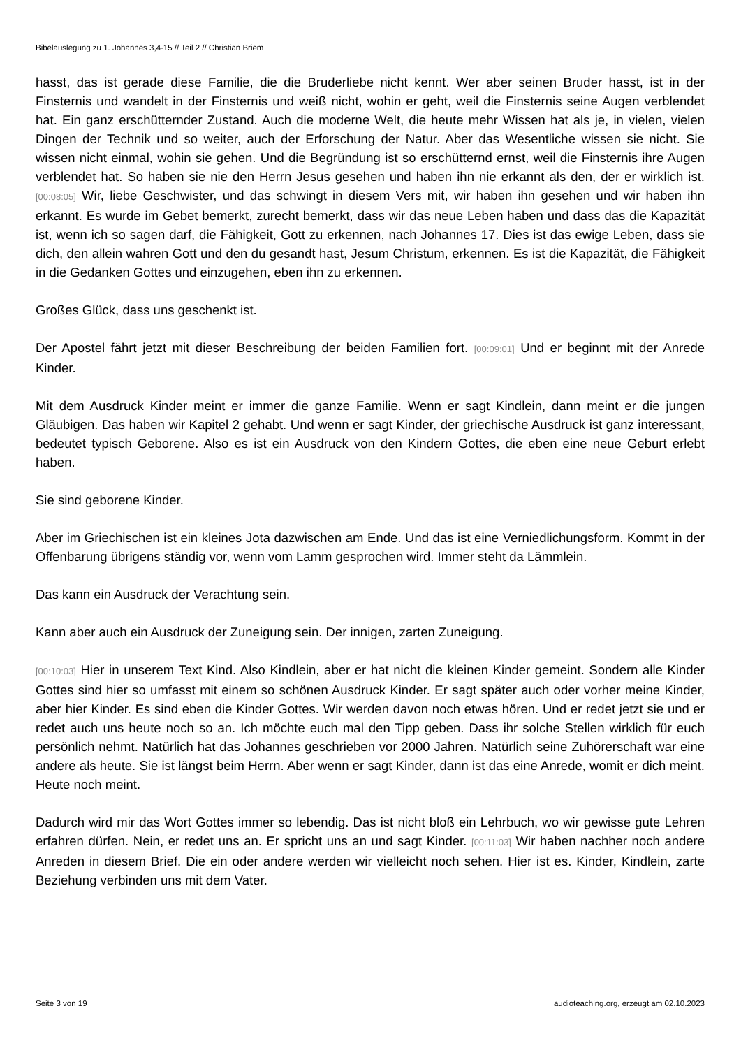Bibelauslegung zu 1. Johannes 3,4-15 // Teil 2 // Christian Briem
hasst, das ist gerade diese Familie, die die Bruderliebe nicht kennt. Wer aber seinen Bruder hasst, ist in der Finsternis und wandelt in der Finsternis und weiß nicht, wohin er geht, weil die Finsternis seine Augen verblendet hat. Ein ganz erschütternder Zustand. Auch die moderne Welt, die heute mehr Wissen hat als je, in vielen, vielen Dingen der Technik und so weiter, auch der Erforschung der Natur. Aber das Wesentliche wissen sie nicht. Sie wissen nicht einmal, wohin sie gehen. Und die Begründung ist so erschütternd ernst, weil die Finsternis ihre Augen verblendet hat. So haben sie nie den Herrn Jesus gesehen und haben ihn nie erkannt als den, der er wirklich ist. [00:08:05] Wir, liebe Geschwister, und das schwingt in diesem Vers mit, wir haben ihn gesehen und wir haben ihn erkannt. Es wurde im Gebet bemerkt, zurecht bemerkt, dass wir das neue Leben haben und dass das die Kapazität ist, wenn ich so sagen darf, die Fähigkeit, Gott zu erkennen, nach Johannes 17. Dies ist das ewige Leben, dass sie dich, den allein wahren Gott und den du gesandt hast, Jesum Christum, erkennen. Es ist die Kapazität, die Fähigkeit in die Gedanken Gottes und einzugehen, eben ihn zu erkennen.
Großes Glück, dass uns geschenkt ist.
Der Apostel fährt jetzt mit dieser Beschreibung der beiden Familien fort. [00:09:01] Und er beginnt mit der Anrede Kinder.
Mit dem Ausdruck Kinder meint er immer die ganze Familie. Wenn er sagt Kindlein, dann meint er die jungen Gläubigen. Das haben wir Kapitel 2 gehabt. Und wenn er sagt Kinder, der griechische Ausdruck ist ganz interessant, bedeutet typisch Geborene. Also es ist ein Ausdruck von den Kindern Gottes, die eben eine neue Geburt erlebt haben.
Sie sind geborene Kinder.
Aber im Griechischen ist ein kleines Jota dazwischen am Ende. Und das ist eine Verniedlichungsform. Kommt in der Offenbarung übrigens ständig vor, wenn vom Lamm gesprochen wird. Immer steht da Lämmlein.
Das kann ein Ausdruck der Verachtung sein.
Kann aber auch ein Ausdruck der Zuneigung sein. Der innigen, zarten Zuneigung.
[00:10:03] Hier in unserem Text Kind. Also Kindlein, aber er hat nicht die kleinen Kinder gemeint. Sondern alle Kinder Gottes sind hier so umfasst mit einem so schönen Ausdruck Kinder. Er sagt später auch oder vorher meine Kinder, aber hier Kinder. Es sind eben die Kinder Gottes. Wir werden davon noch etwas hören. Und er redet jetzt sie und er redet auch uns heute noch so an. Ich möchte euch mal den Tipp geben. Dass ihr solche Stellen wirklich für euch persönlich nehmt. Natürlich hat das Johannes geschrieben vor 2000 Jahren. Natürlich seine Zuhörerschaft war eine andere als heute. Sie ist längst beim Herrn. Aber wenn er sagt Kinder, dann ist das eine Anrede, womit er dich meint. Heute noch meint.
Dadurch wird mir das Wort Gottes immer so lebendig. Das ist nicht bloß ein Lehrbuch, wo wir gewisse gute Lehren erfahren dürfen. Nein, er redet uns an. Er spricht uns an und sagt Kinder. [00:11:03] Wir haben nachher noch andere Anreden in diesem Brief. Die ein oder andere werden wir vielleicht noch sehen. Hier ist es. Kinder, Kindlein, zarte Beziehung verbinden uns mit dem Vater.
Seite 3 von 19 audioteaching.org, erzeugt am 02.10.2023